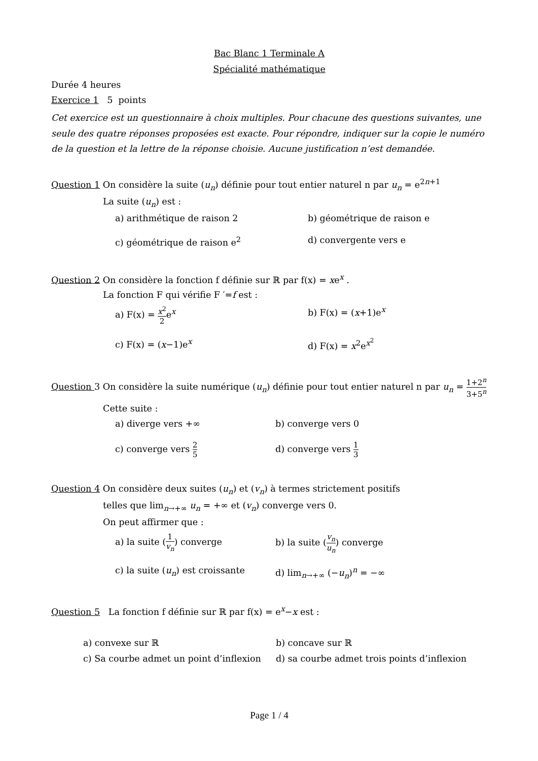Bac Blanc 1 Terminale A
Spécialité mathématique
Durée 4 heures
Exercice 1 5 points
Cet exercice est un questionnaire à choix multiples. Pour chacune des questions suivantes, une seule des quatre réponses proposées est exacte. Pour répondre, indiquer sur la copie le numéro de la question et la lettre de la réponse choisie. Aucune justification n’est demandée.
Question 1 On considère la suite (u<sub>n</sub>) définie pour tout entier naturel n par u<sub>n</sub> = e<sup>2n+1</sup>
La suite (u<sub>n</sub>) est :
a) arithmétique de raison 2 b) géométrique de raison e
c) géométrique de raison e<sup>2</sup> d) convergente vers e
Question 2 On considère la fonction f définie sur ℝ par f(x) = xe<sup>x</sup> .
La fonction F qui vérifie F ′=f est :
a) F(x) = x<sup>2</sup> 2e<sup>x</sup> b) F(x) = (x+1)e<sup>x</sup>
c) F(x) = (x−1)e<sup>x</sup> d) F(x) = x<sup>2</sup>e<sup>x<sup>2</sup></sup>
Question 3 On considère la suite numérique (u<sub>n</sub>) définie pour tout entier naturel n par u<sub>n</sub> = 1+2<sup>n</sup> 3+5<sup>n</sup>
Cette suite :
a) diverge vers +∞ b) converge vers 0
c) converge vers 2 5
d) converge vers 1 3
Question 4 On considère deux suites (u<sub>n</sub>) et (v<sub>n</sub>) à termes strictement positifs
telles que lim<sub>n→+∞</sub> u<sub>n</sub> = +∞ et (v<sub>n</sub>) converge vers 0.
On peut affirmer que :
a) la suite (1 v<sub>n</sub>) converge b) la suite (v<sub>n</sub> u<sub>n</sub>) converge
c) la suite (u<sub>n</sub>) est croissante
d) lim<sub>n→+∞</sub> (−u<sub>n</sub>)<sup>n</sup> = −∞
Question 5 La fonction f définie sur ℝ par f(x) = e<sup>x</sup>−x est :
a) convexe sur ℝ b) concave sur ℝ
c) Sa courbe admet un point d’inflexion
d) sa courbe admet trois points d’inflexion
Page 1 / 4